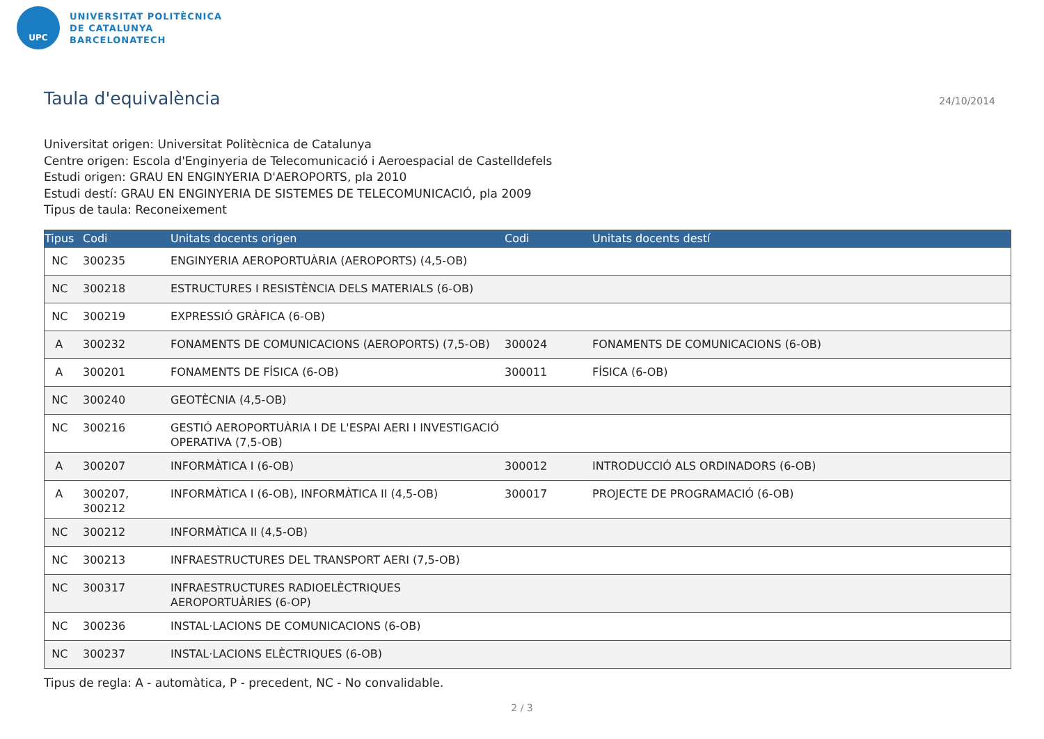UPC
UNIVERSITAT POLITÈCNICA
DE CATALUNYA
BARCELONATECH
Taula d'equivalència
24/10/2014
Universitat origen: Universitat Politècnica de Catalunya
Centre origen: Escola d'Enginyeria de Telecomunicació i Aeroespacial de Castelldefels
Estudi origen: GRAU EN ENGINYERIA D'AEROPORTS, pla 2010
Estudi destí: GRAU EN ENGINYERIA DE SISTEMES DE TELECOMUNICACIÓ, pla 2009
Tipus de taula: Reconeixement
| Tipus | Codi | Unitats docents origen | Codi | Unitats docents destí |
| --- | --- | --- | --- | --- |
| NC | 300235 | ENGINYERIA AEROPORTUÀRIA (AEROPORTS) (4,5-OB) | | |
| NC | 300218 | ESTRUCTURES I RESISTÈNCIA DELS MATERIALS (6-OB) | | |
| NC | 300219 | EXPRESSIÓ GRÀFICA (6-OB) | | |
| A | 300232 | FONAMENTS DE COMUNICACIONS (AEROPORTS) (7,5-OB) | 300024 | FONAMENTS DE COMUNICACIONS (6-OB) |
| A | 300201 | FONAMENTS DE FÍSICA (6-OB) | 300011 | FÍSICA (6-OB) |
| NC | 300240 | GEOTÈCNIA (4,5-OB) | | |
| NC | 300216 | GESTIÓ AEROPORTUÀRIA I DE L'ESPAI AERI I INVESTIGACIÓ OPERATIVA (7,5-OB) | | |
| A | 300207 | INFORMÀTICA I (6-OB) | 300012 | INTRODUCCIÓ ALS ORDINADORS (6-OB) |
| A | 300207, 300212 | INFORMÀTICA I (6-OB), INFORMÀTICA II (4,5-OB) | 300017 | PROJECTE DE PROGRAMACIÓ (6-OB) |
| NC | 300212 | INFORMÀTICA II (4,5-OB) | | |
| NC | 300213 | INFRAESTRUCTURES DEL TRANSPORT AERI (7,5-OB) | | |
| NC | 300317 | INFRAESTRUCTURES RADIOELÈCTRIQUES AEROPORTUÀRIES (6-OP) | | |
| NC | 300236 | INSTAL·LACIONS DE COMUNICACIONS (6-OB) | | |
| NC | 300237 | INSTAL·LACIONS ELÈCTRIQUES (6-OB) | | |
Tipus de regla: A - automàtica, P - precedent, NC - No convalidable.
2 / 3